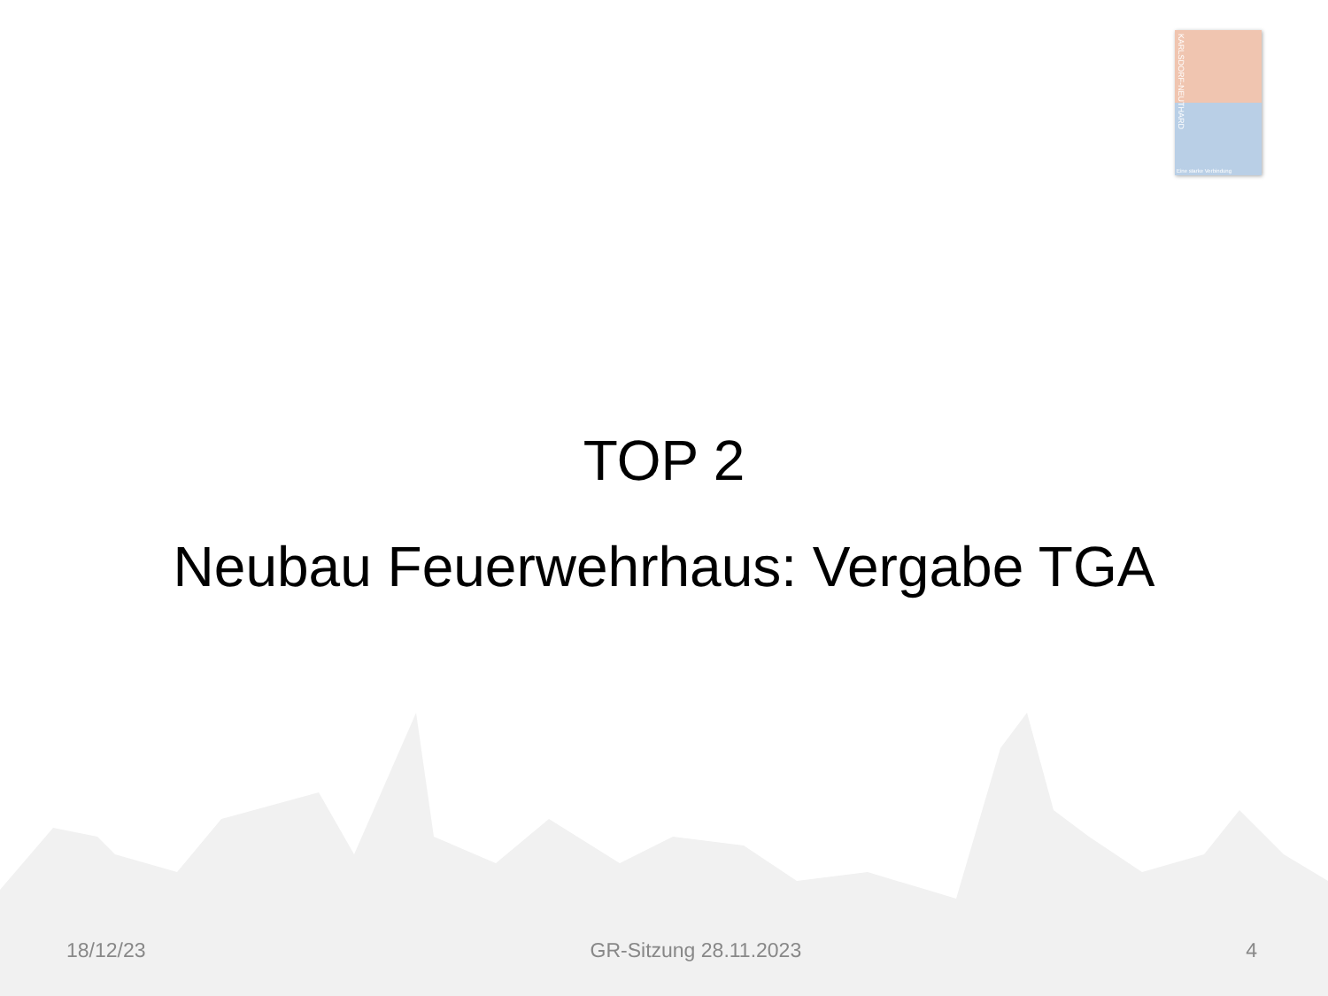KARLSDORF-NEUTHARD
Eine starke Verbindung
TOP 2
Neubau Feuerwehrhaus: Vergabe TGA
18/12/23 GR-Sitzung 28.11.2023 4